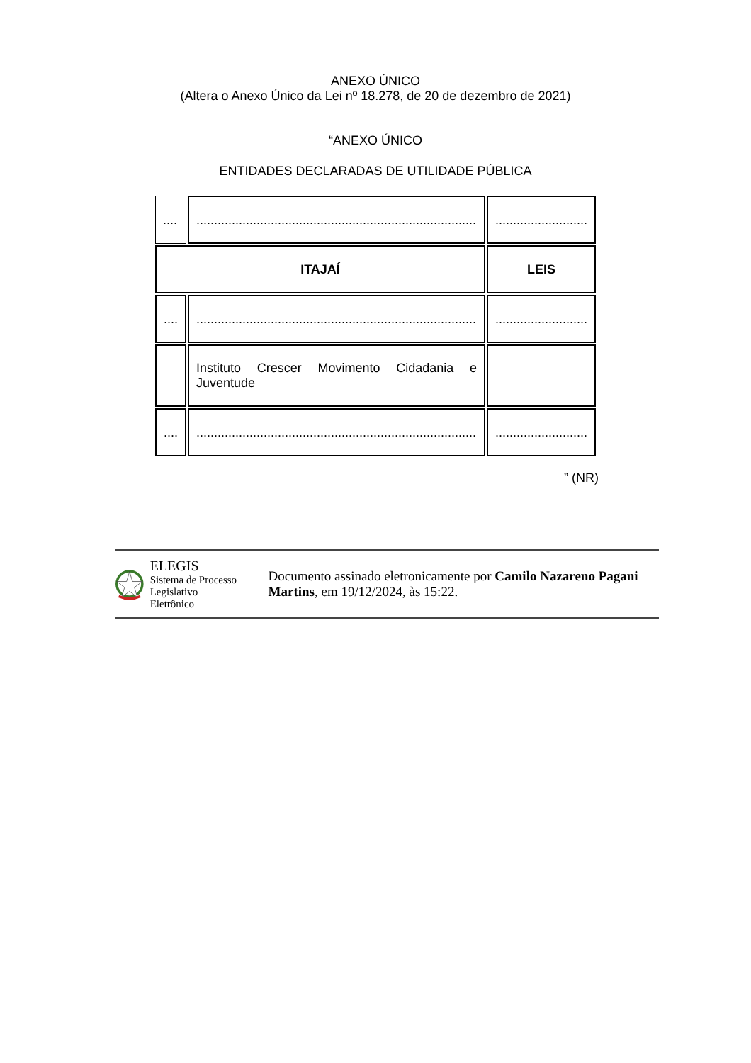ANEXO ÚNICO
(Altera o Anexo Único da Lei nº 18.278, de 20 de dezembro de 2021)
“ANEXO ÚNICO
ENTIDADES DECLARADAS DE UTILIDADE PÚBLICA
| .... | ............................................................................... | .......................... |
| ITAJAÍ | | LEIS |
| .... | ............................................................................... | .......................... |
| | Instituto Crescer Movimento Cidadania e Juventude | |
| .... | ............................................................................... | .......................... |
” (NR)
ELEGIS
Sistema de Processo
Legislativo Eletrônico
Documento assinado eletronicamente por Camilo Nazareno Pagani Martins, em 19/12/2024, às 15:22.